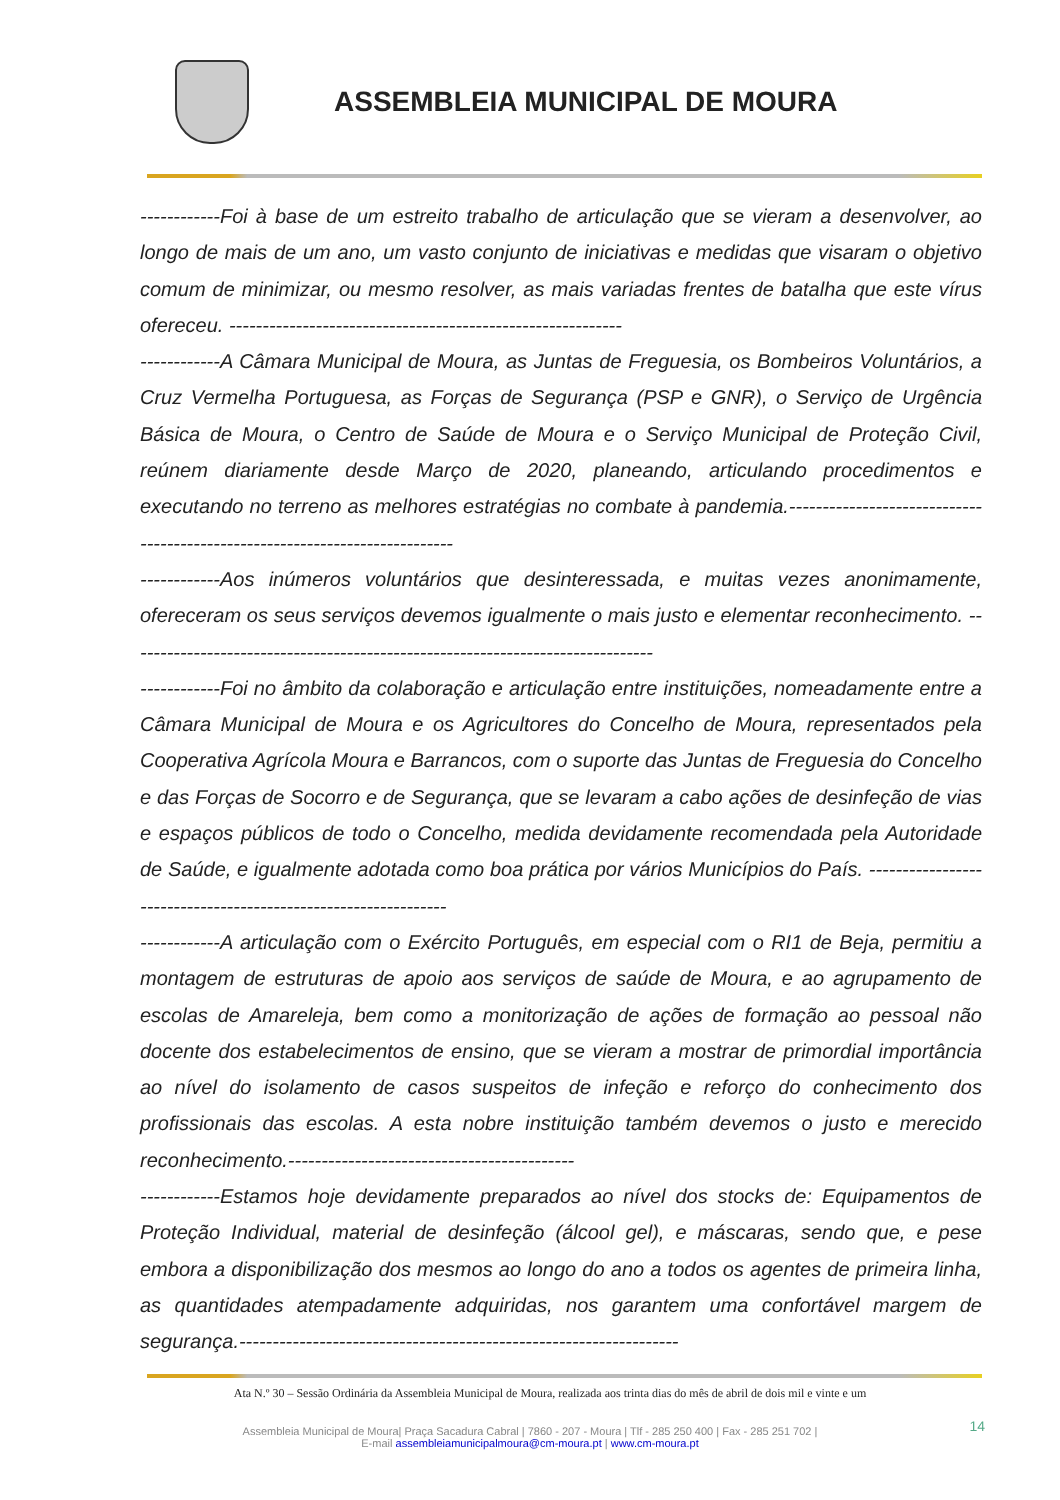ASSEMBLEIA MUNICIPAL DE MOURA
------------Foi à base de um estreito trabalho de articulação que se vieram a desenvolver, ao longo de mais de um ano, um vasto conjunto de iniciativas e medidas que visaram o objetivo comum de minimizar, ou mesmo resolver, as mais variadas frentes de batalha que este vírus ofereceu. -----------------------------------------------------------
------------A Câmara Municipal de Moura, as Juntas de Freguesia, os Bombeiros Voluntários, a Cruz Vermelha Portuguesa, as Forças de Segurança (PSP e GNR), o Serviço de Urgência Básica de Moura, o Centro de Saúde de Moura e o Serviço Municipal de Proteção Civil, reúnem diariamente desde Março de 2020, planeando, articulando procedimentos e executando no terreno as melhores estratégias no combate à pandemia.----------------------------------------------------------------------------
------------Aos inúmeros voluntários que desinteressada, e muitas vezes anonimamente, ofereceram os seus serviços devemos igualmente o mais justo e elementar reconhecimento. -------------------------------------------------------------------------------
------------Foi no âmbito da colaboração e articulação entre instituições, nomeadamente entre a Câmara Municipal de Moura e os Agricultores do Concelho de Moura, representados pela Cooperativa Agrícola Moura e Barrancos, com o suporte das Juntas de Freguesia do Concelho e das Forças de Socorro e de Segurança, que se levaram a cabo ações de desinfeção de vias e espaços públicos de todo o Concelho, medida devidamente recomendada pela Autoridade de Saúde, e igualmente adotada como boa prática por vários Municípios do País. ---------------------------------------------------------------
------------A articulação com o Exército Português, em especial com o RI1 de Beja, permitiu a montagem de estruturas de apoio aos serviços de saúde de Moura, e ao agrupamento de escolas de Amareleja, bem como a monitorização de ações de formação ao pessoal não docente dos estabelecimentos de ensino, que se vieram a mostrar de primordial importância ao nível do isolamento de casos suspeitos de infeção e reforço do conhecimento dos profissionais das escolas. A esta nobre instituição também devemos o justo e merecido reconhecimento.-------------------------------------------
------------Estamos hoje devidamente preparados ao nível dos stocks de: Equipamentos de Proteção Individual, material de desinfeção (álcool gel), e máscaras, sendo que, e pese embora a disponibilização dos mesmos ao longo do ano a todos os agentes de primeira linha, as quantidades atempadamente adquiridas, nos garantem uma confortável margem de segurança.------------------------------------------------------------------
Ata N.º 30 – Sessão Ordinária da Assembleia Municipal de Moura, realizada aos trinta dias do mês de abril de dois mil e vinte e um
Assembleia Municipal de Moura| Praça Sacadura Cabral | 7860 - 207 - Moura | Tlf - 285 250 400 | Fax - 285 251 702 |
E-mail assembleiamunicipalmoura@cm-moura.pt | www.cm-moura.pt
14